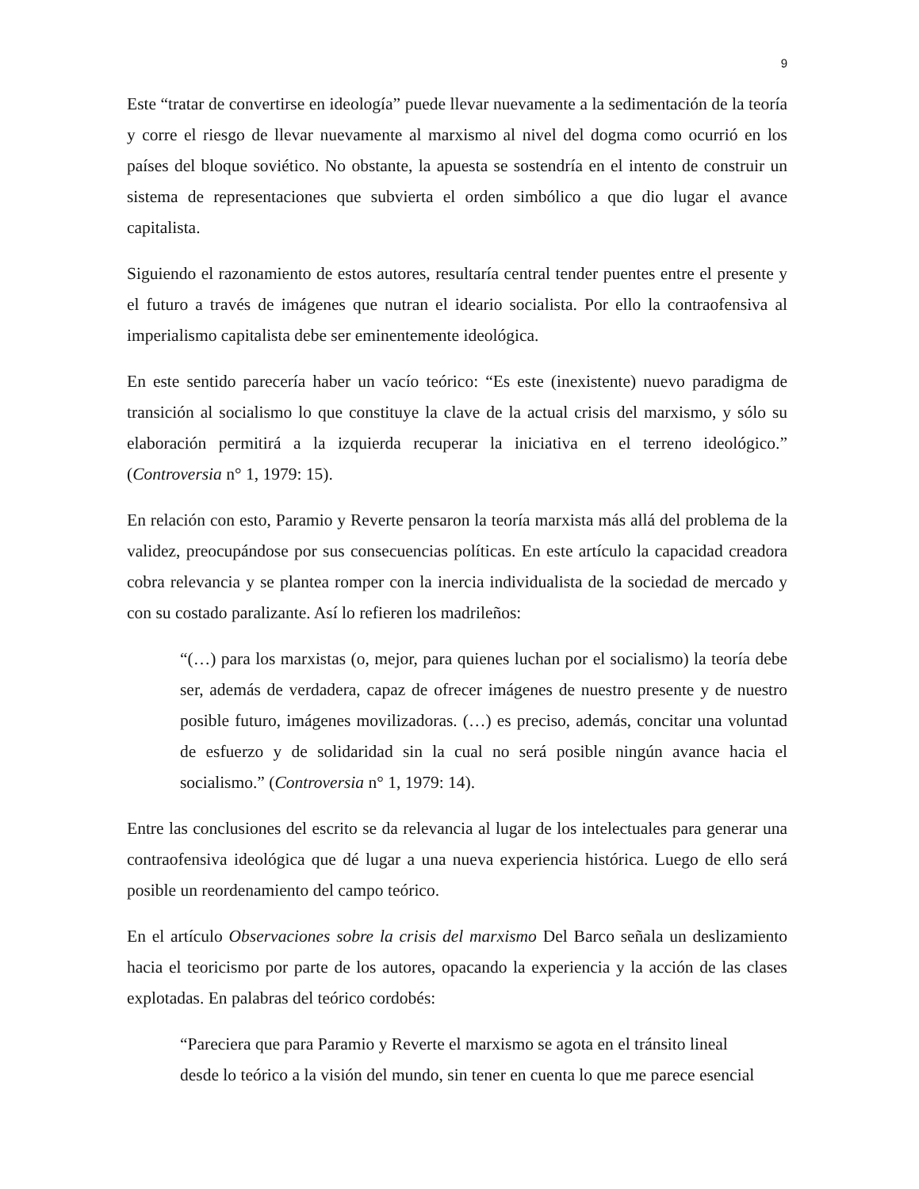9
Este “tratar de convertirse en ideología” puede llevar nuevamente a la sedimentación de la teoría y corre el riesgo de llevar nuevamente al marxismo al nivel del dogma como ocurrió en los países del bloque soviético. No obstante, la apuesta se sostendría en el intento de construir un sistema de representaciones que subvierta el orden simbólico a que dio lugar el avance capitalista.
Siguiendo el razonamiento de estos autores, resultaría central tender puentes entre el presente y el futuro a través de imágenes que nutran el ideario socialista. Por ello la contraofensiva al imperialismo capitalista debe ser eminentemente ideológica.
En este sentido parecería haber un vacío teórico: “Es este (inexistente) nuevo paradigma de transición al socialismo lo que constituye la clave de la actual crisis del marxismo, y sólo su elaboración permitirá a la izquierda recuperar la iniciativa en el terreno ideológico.” (Controversia n° 1, 1979: 15).
En relación con esto, Paramio y Reverte pensaron la teoría marxista más allá del problema de la validez, preocupándose por sus consecuencias políticas. En este artículo la capacidad creadora cobra relevancia y se plantea romper con la inercia individualista de la sociedad de mercado y con su costado paralizante. Así lo refieren los madrileños:
“(…) para los marxistas (o, mejor, para quienes luchan por el socialismo) la teoría debe ser, además de verdadera, capaz de ofrecer imágenes de nuestro presente y de nuestro posible futuro, imágenes movilizadoras. (…) es preciso, además, concitar una voluntad de esfuerzo y de solidaridad sin la cual no será posible ningún avance hacia el socialismo.” (Controversia n° 1, 1979: 14).
Entre las conclusiones del escrito se da relevancia al lugar de los intelectuales para generar una contraofensiva ideológica que dé lugar a una nueva experiencia histórica. Luego de ello será posible un reordenamiento del campo teórico.
En el artículo Observaciones sobre la crisis del marxismo Del Barco señala un deslizamiento hacia el teoricismo por parte de los autores, opacando la experiencia y la acción de las clases explotadas. En palabras del teórico cordobés:
“Pareciera que para Paramio y Reverte el marxismo se agota en el tránsito lineal
desde lo teórico a la visión del mundo, sin tener en cuenta lo que me parece esencial